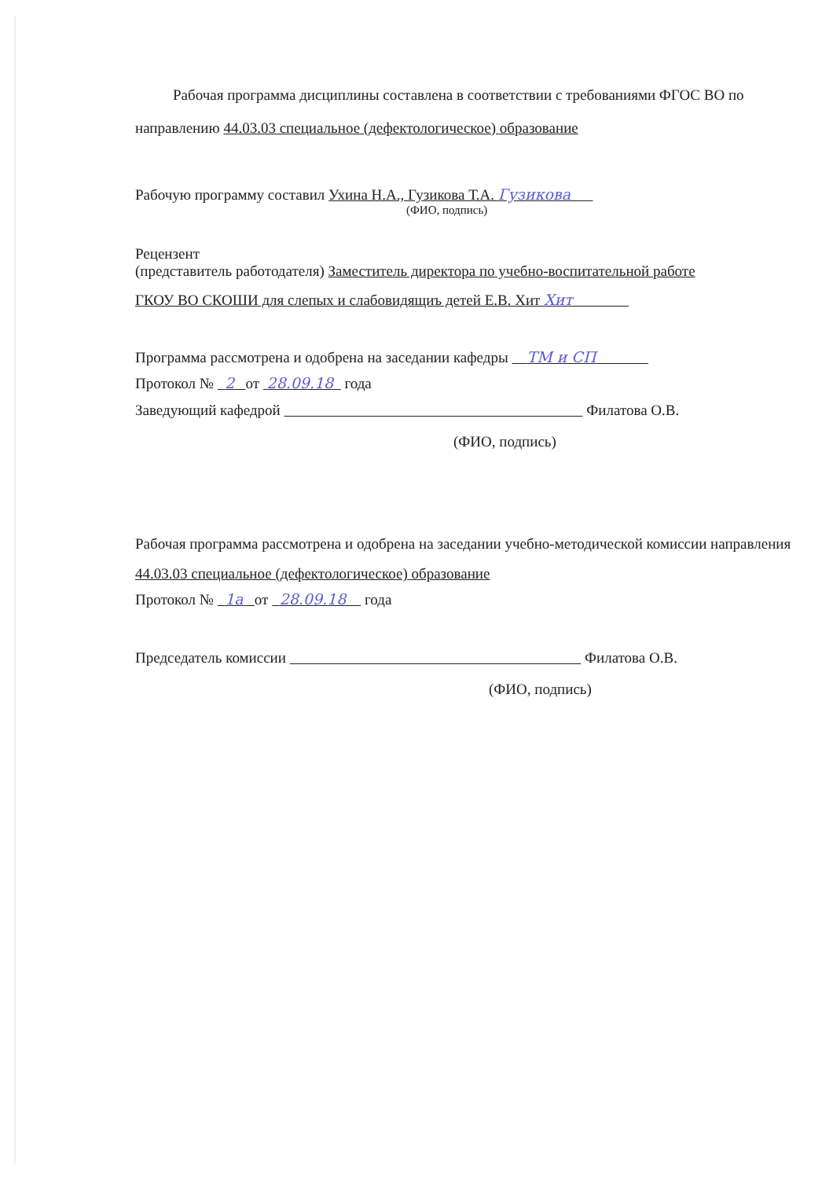Рабочая программа дисциплины составлена в соответствии с требованиями ФГОС ВО по направлению 44.03.03 специальное (дефектологическое) образование
Рабочую программу составил Ухина Н.А., Гузикова Т.А. Гузикова
(ФИО, подпись)
Рецензент
(представитель работодателя) Заместитель директора по учебно-воспитательной работе
ГКОУ ВО СКОШИ для слепых и слабовидящиъ детей Е.В. Хит Хит
Программа рассмотрена и одобрена на заседании кафедры ТМ и СП
Протокол № 2 от 28.09.18 года
Заведующий кафедрой Филатова О.В.
(ФИО, подпись)
Рабочая программа рассмотрена и одобрена на заседании учебно-методической комиссии направления 44.03.03 специальное (дефектологическое) образование
Протокол № 1а от 28.09.18 года
Председатель комиссии Филатова О.В.
(ФИО, подпись)